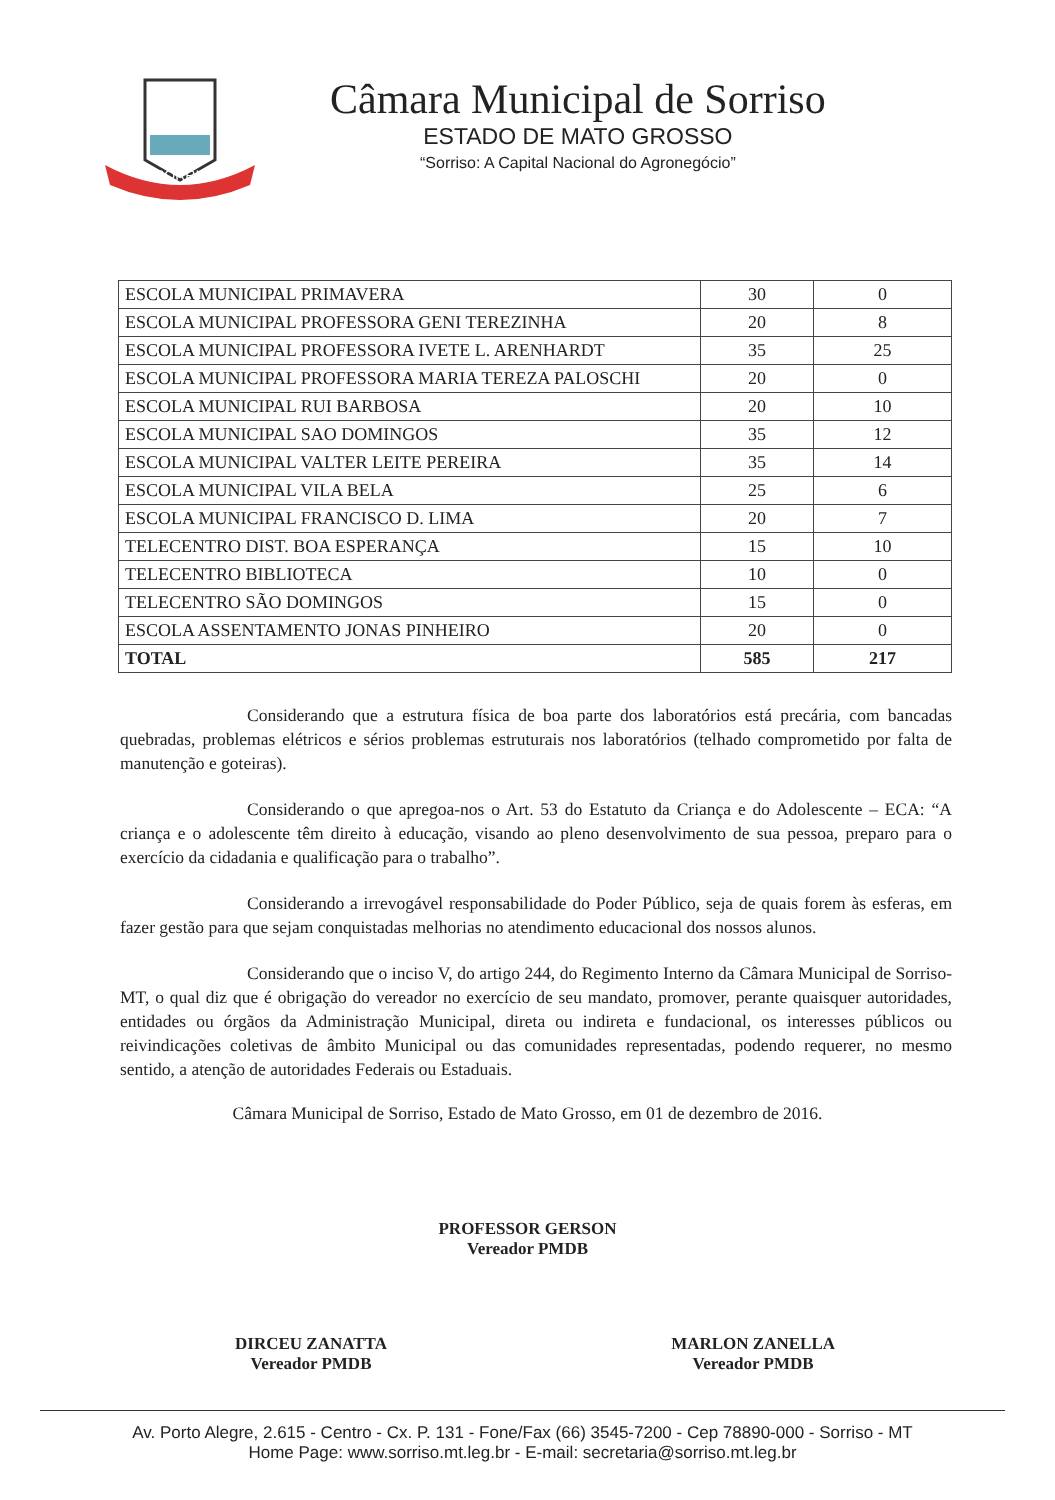SORRISO
Câmara Municipal de Sorriso
ESTADO DE MATO GROSSO
“Sorriso: A Capital Nacional do Agronegócio”
| ESCOLA MUNICIPAL PRIMAVERA | 30 | 0 |
| ESCOLA MUNICIPAL PROFESSORA GENI TEREZINHA | 20 | 8 |
| ESCOLA MUNICIPAL PROFESSORA IVETE L. ARENHARDT | 35 | 25 |
| ESCOLA MUNICIPAL PROFESSORA MARIA TEREZA PALOSCHI | 20 | 0 |
| ESCOLA MUNICIPAL RUI BARBOSA | 20 | 10 |
| ESCOLA MUNICIPAL SAO DOMINGOS | 35 | 12 |
| ESCOLA MUNICIPAL VALTER LEITE PEREIRA | 35 | 14 |
| ESCOLA MUNICIPAL VILA BELA | 25 | 6 |
| ESCOLA MUNICIPAL FRANCISCO D. LIMA | 20 | 7 |
| TELECENTRO DIST. BOA ESPERANÇA | 15 | 10 |
| TELECENTRO BIBLIOTECA | 10 | 0 |
| TELECENTRO SÃO DOMINGOS | 15 | 0 |
| ESCOLA ASSENTAMENTO JONAS PINHEIRO | 20 | 0 |
| TOTAL | 585 | 217 |
Considerando que a estrutura física de boa parte dos laboratórios está precária, com bancadas quebradas, problemas elétricos e sérios problemas estruturais nos laboratórios (telhado comprometido por falta de manutenção e goteiras).
Considerando o que apregoa-nos o Art. 53 do Estatuto da Criança e do Adolescente – ECA: “A criança e o adolescente têm direito à educação, visando ao pleno desenvolvimento de sua pessoa, preparo para o exercício da cidadania e qualificação para o trabalho”.
Considerando a irrevogável responsabilidade do Poder Público, seja de quais forem às esferas, em fazer gestão para que sejam conquistadas melhorias no atendimento educacional dos nossos alunos.
Considerando que o inciso V, do artigo 244, do Regimento Interno da Câmara Municipal de Sorriso-MT, o qual diz que é obrigação do vereador no exercício de seu mandato, promover, perante quaisquer autoridades, entidades ou órgãos da Administração Municipal, direta ou indireta e fundacional, os interesses públicos ou reivindicações coletivas de âmbito Municipal ou das comunidades representadas, podendo requerer, no mesmo sentido, a atenção de autoridades Federais ou Estaduais.
Câmara Municipal de Sorriso, Estado de Mato Grosso, em 01 de dezembro de 2016.
PROFESSOR GERSON
Vereador PMDB
DIRCEU ZANATTA
Vereador PMDB
MARLON ZANELLA
Vereador PMDB
Av. Porto Alegre, 2.615 - Centro - Cx. P. 131 - Fone/Fax (66) 3545-7200 - Cep 78890-000 - Sorriso - MT
Home Page: www.sorriso.mt.leg.br - E-mail: secretaria@sorriso.mt.leg.br